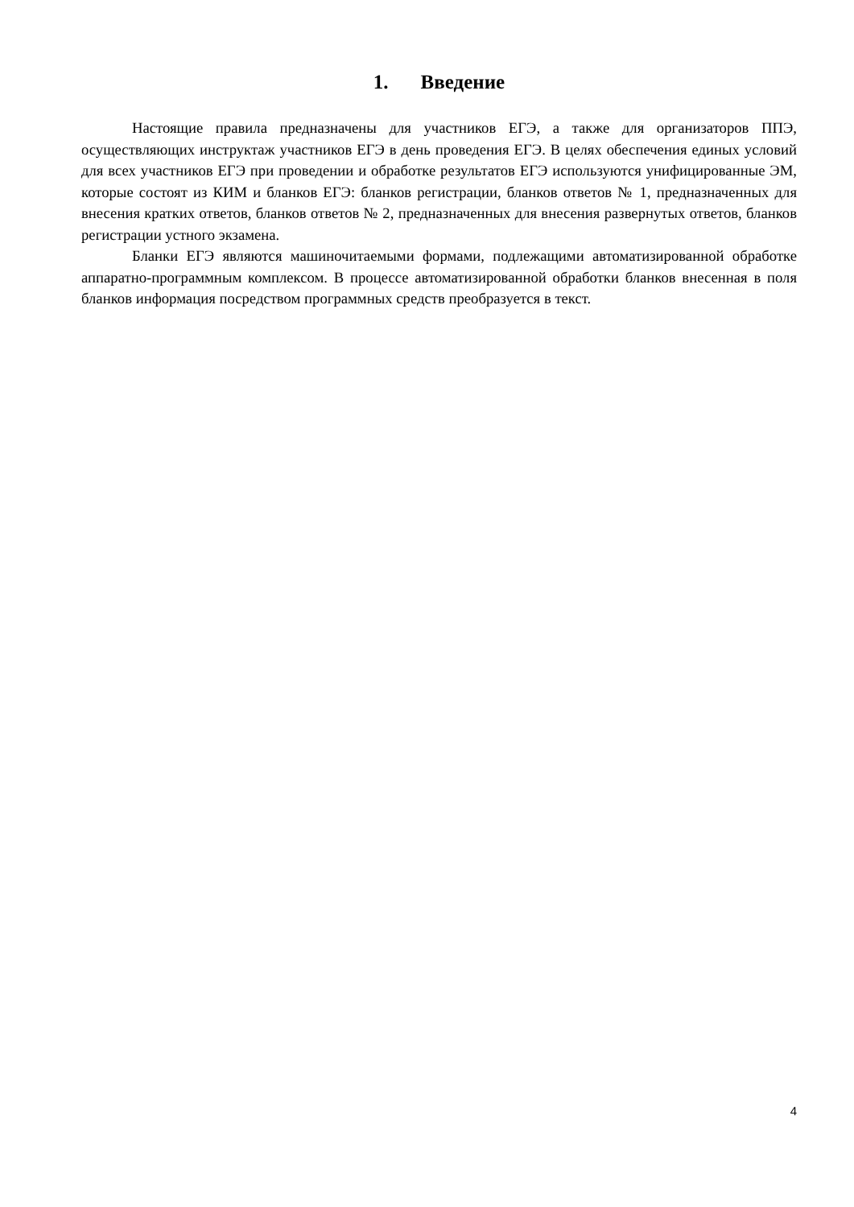1. Введение
Настоящие правила предназначены для участников ЕГЭ, а также для организаторов ППЭ, осуществляющих инструктаж участников ЕГЭ в день проведения ЕГЭ. В целях обеспечения единых условий для всех участников ЕГЭ при проведении и обработке результатов ЕГЭ используются унифицированные ЭМ, которые состоят из КИМ и бланков ЕГЭ: бланков регистрации, бланков ответов № 1, предназначенных для внесения кратких ответов, бланков ответов № 2, предназначенных для внесения развернутых ответов, бланков регистрации устного экзамена.
Бланки ЕГЭ являются машиночитаемыми формами, подлежащими автоматизированной обработке аппаратно-программным комплексом. В процессе автоматизированной обработки бланков внесенная в поля бланков информация посредством программных средств преобразуется в текст.
4